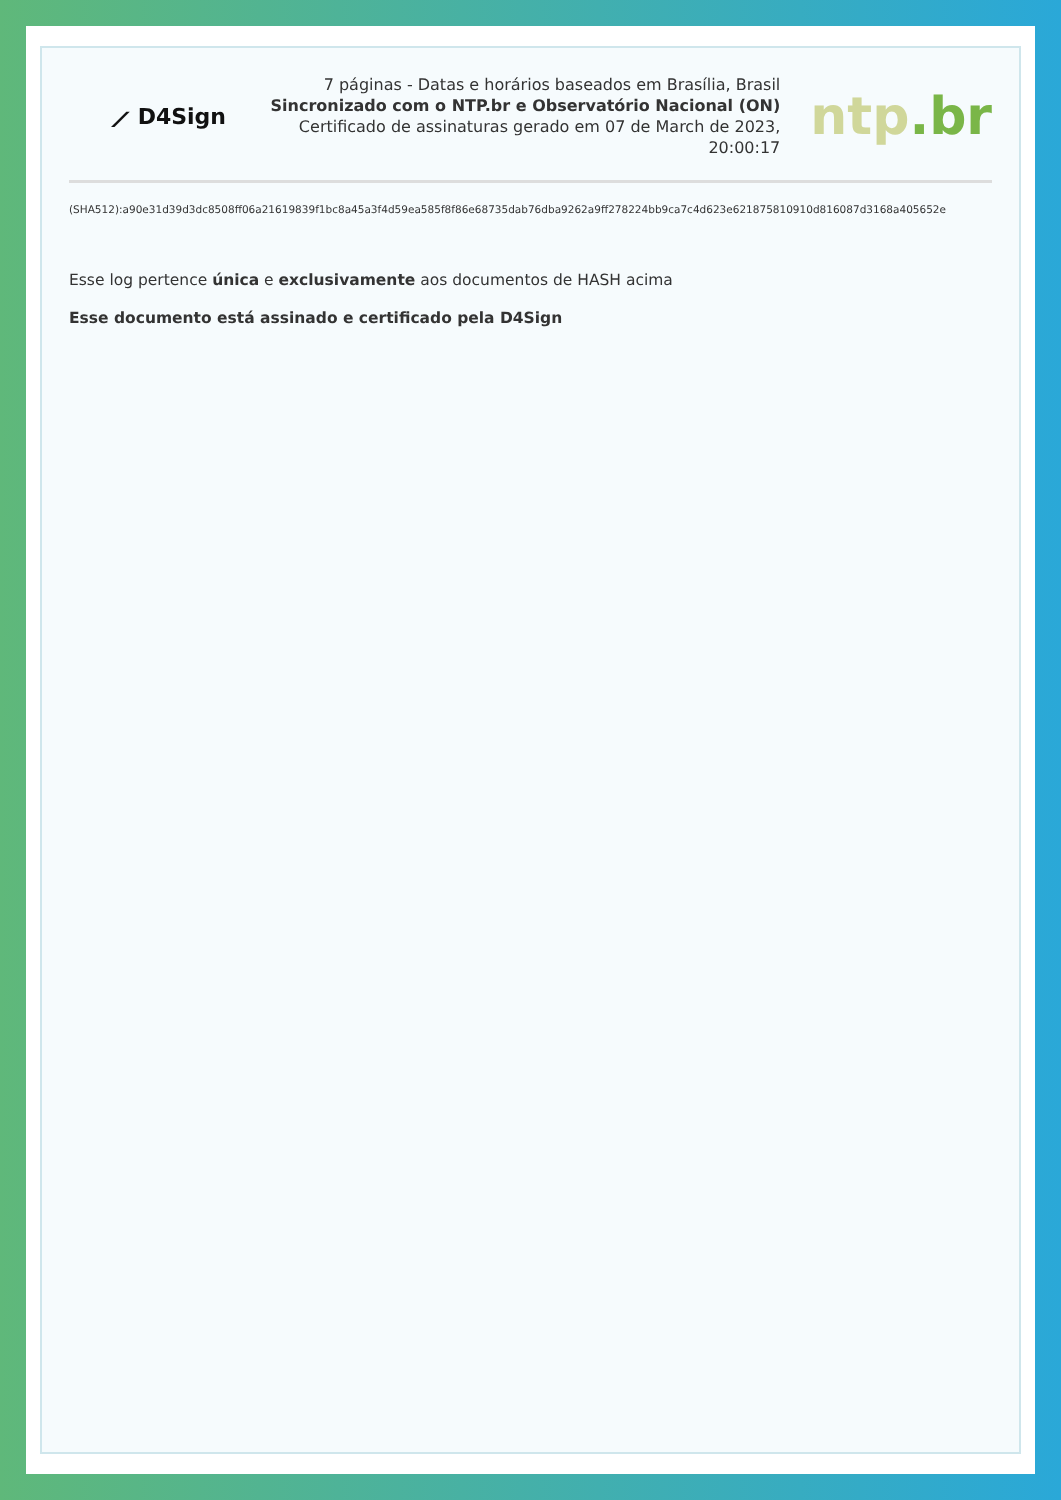⟋ D4Sign
7 páginas - Datas e horários baseados em Brasília, Brasil
Sincronizado com o NTP.br e Observatório Nacional (ON)
Certificado de assinaturas gerado em 07 de March de 2023, 20:00:17
ntp.br
(SHA512):a90e31d39d3dc8508ff06a21619839f1bc8a45a3f4d59ea585f8f86e68735dab76dba9262a9ff278224bb9ca7c4d623e621875810910d816087d3168a405652e
Esse log pertence única e exclusivamente aos documentos de HASH acima
Esse documento está assinado e certificado pela D4Sign